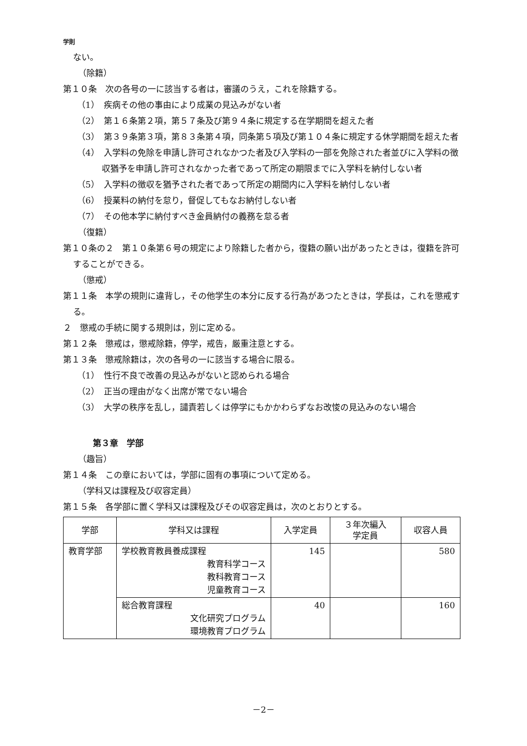学則
ない。
（除籍）
第１０条　次の各号の一に該当する者は，審議のうえ，これを除籍する。
（1）　疾病その他の事由により成業の見込みがない者
（2）　第１６条第２項，第５７条及び第９４条に規定する在学期間を超えた者
（3）　第３９条第３項，第８３条第４項，同条第５項及び第１０４条に規定する休学期間を超えた者
（4）　入学料の免除を申請し許可されなかつた者及び入学料の一部を免除された者並びに入学料の徴収猶予を申請し許可されなかった者であって所定の期限までに入学料を納付しない者
（5）　入学料の徴収を猶予された者であって所定の期間内に入学料を納付しない者
（6）　授業料の納付を怠り，督促してもなお納付しない者
（7）　その他本学に納付すべき金員納付の義務を怠る者
（復籍）
第１０条の２　第１０条第６号の規定により除籍した者から，復籍の願い出があったときは，復籍を許可することができる。
（懲戒）
第１１条　本学の規則に違背し，その他学生の本分に反する行為があつたときは，学長は，これを懲戒する。
２　懲戒の手続に関する規則は，別に定める。
第１２条　懲戒は，懲戒除籍，停学，戒告，厳重注意とする。
第１３条　懲戒除籍は，次の各号の一に該当する場合に限る。
（1）　性行不良で改善の見込みがないと認められる場合
（2）　正当の理由がなく出席が常でない場合
（3）　大学の秩序を乱し，譴責若しくは停学にもかかわらずなお改悛の見込みのない場合
第３章　学部
（趣旨）
第１４条　この章においては，学部に固有の事項について定める。
（学科又は課程及び収容定員）
第１５条　各学部に置く学科又は課程及びその収容定員は，次のとおりとする。
| 学部 | 学科又は課程 | 入学定員 | ３年次編入 学定員 | 収容人員 |
| --- | --- | --- | --- | --- |
| 教育学部 | 学校教育教員養成課程 教育科学コース 教科教育コース 児童教育コース | 145 | | 580 |
| | 総合教育課程 文化研究プログラム 環境教育プログラム | 40 | | 160 |
－2－